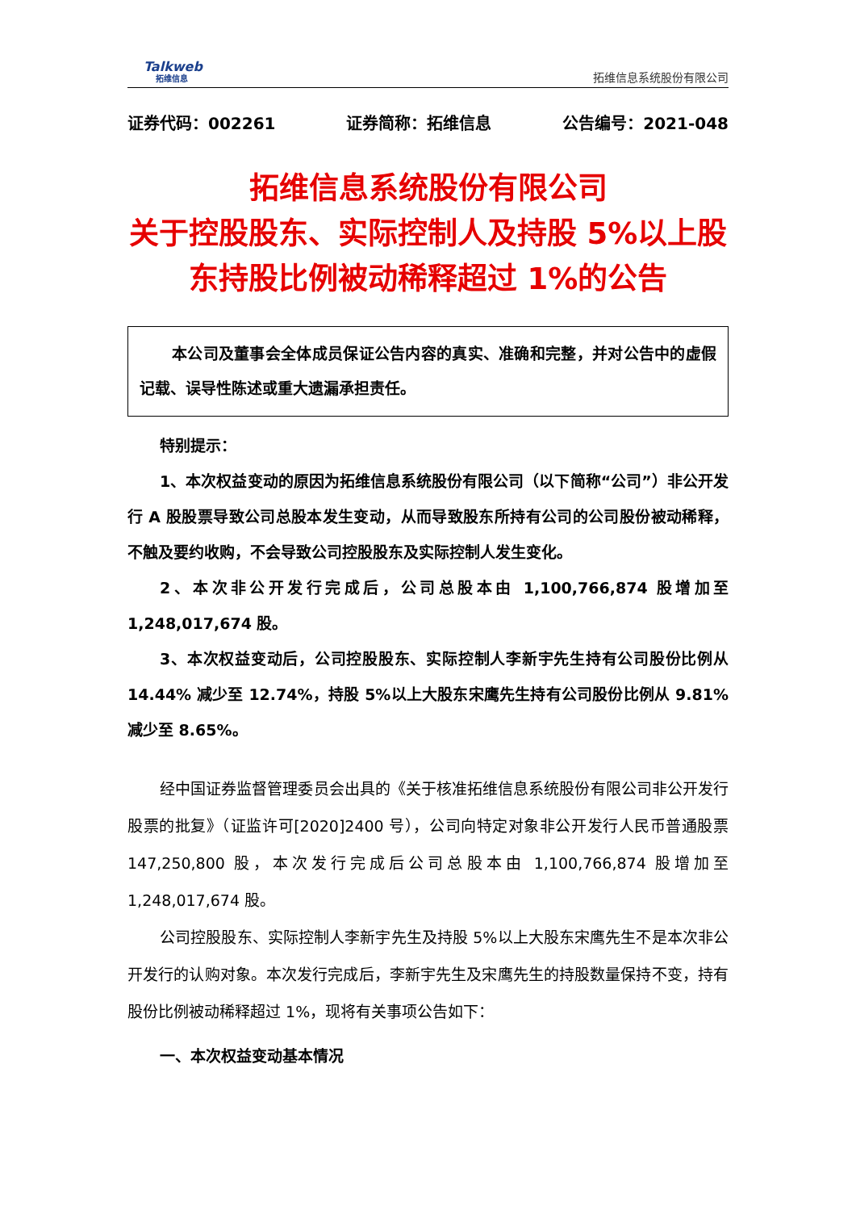Talkweb
拓维信息
拓维信息系统股份有限公司
证券代码：002261 证券简称：拓维信息 公告编号：2021-048
拓维信息系统股份有限公司
关于控股股东、实际控制人及持股 5%以上股东持股比例被动稀释超过 1%的公告
本公司及董事会全体成员保证公告内容的真实、准确和完整，并对公告中的虚假记载、误导性陈述或重大遗漏承担责任。
特别提示：
1、本次权益变动的原因为拓维信息系统股份有限公司（以下简称“公司”）非公开发行 A 股股票导致公司总股本发生变动，从而导致股东所持有公司的公司股份被动稀释，不触及要约收购，不会导致公司控股股东及实际控制人发生变化。
2、本次非公开发行完成后，公司总股本由 1,100,766,874 股增加至 1,248,017,674 股。
3、本次权益变动后，公司控股股东、实际控制人李新宇先生持有公司股份比例从 14.44% 减少至 12.74%，持股 5%以上大股东宋鹰先生持有公司股份比例从 9.81% 减少至 8.65%。
经中国证券监督管理委员会出具的《关于核准拓维信息系统股份有限公司非公开发行股票的批复》（证监许可[2020]2400 号），公司向特定对象非公开发行人民币普通股票 147,250,800 股，本次发行完成后公司总股本由 1,100,766,874 股增加至 1,248,017,674 股。
公司控股股东、实际控制人李新宇先生及持股 5%以上大股东宋鹰先生不是本次非公开发行的认购对象。本次发行完成后，李新宇先生及宋鹰先生的持股数量保持不变，持有股份比例被动稀释超过 1%，现将有关事项公告如下：
一、本次权益变动基本情况